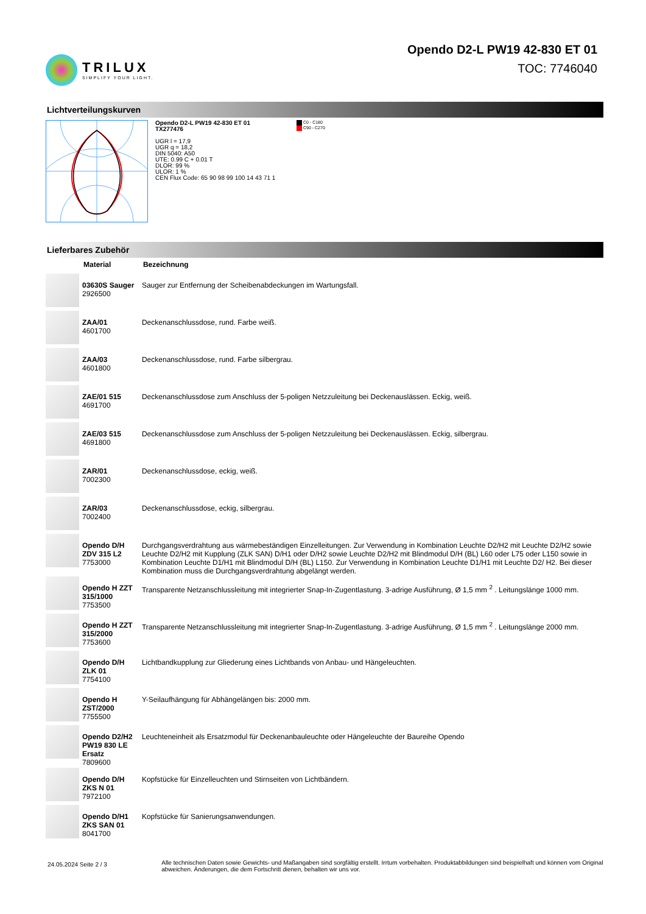TRILUX
SIMPLIFY YOUR LIGHT.
Opendo D2-L PW19 42-830 ET 01
TOC: 7746040
Lichtverteilungskurven
Opendo D2-L PW19 42-830 ET 01
TX277476
UGR l = 17,9
UGR q = 18,2
DIN 5040: A50
UTE: 0.99 C + 0.01 T
DLOR: 99 %
ULOR: 1 %
CEN Flux Code: 65 90 98 99 100 14 43 71 1
C0 - C180
C90 - C270
Lieferbares Zubehör
| | Material | Bezeichnung |
| --- | --- | --- |
| | 03630S Sauger 2926500 | Sauger zur Entfernung der Scheibenabdeckungen im Wartungsfall. |
| | ZAA/01 4601700 | Deckenanschlussdose, rund. Farbe weiß. |
| | ZAA/03 4601800 | Deckenanschlussdose, rund. Farbe silbergrau. |
| | ZAE/01 515 4691700 | Deckenanschlussdose zum Anschluss der 5-poligen Netzzuleitung bei Deckenauslässen. Eckig, weiß. |
| | ZAE/03 515 4691800 | Deckenanschlussdose zum Anschluss der 5-poligen Netzzuleitung bei Deckenauslässen. Eckig, silbergrau. |
| | ZAR/01 7002300 | Deckenanschlussdose, eckig, weiß. |
| | ZAR/03 7002400 | Deckenanschlussdose, eckig, silbergrau. |
| | Opendo D/H ZDV 315 L2 7753000 | Durchgangsverdrahtung aus wärmebeständigen Einzelleitungen. Zur Verwendung in Kombination Leuchte D2/H2 mit Leuchte D2/H2 sowie Leuchte D2/H2 mit Kupplung (ZLK SAN) D/H1 oder D/H2 sowie Leuchte D2/H2 mit Blindmodul D/H (BL) L60 oder L75 oder L150 sowie in Kombination Leuchte D1/H1 mit Blindmodul D/H (BL) L150. Zur Verwendung in Kombination Leuchte D1/H1 mit Leuchte D2/ H2. Bei dieser Kombination muss die Durchgangsverdrahtung abgelängt werden. |
| | Opendo H ZZT 315/1000 7753500 | Transparente Netzanschlussleitung mit integrierter Snap-In-Zugentlastung. 3-adrige Ausführung, Ø 1,5 mm <sup>2</sup> . Leitungslänge 1000 mm. |
| | Opendo H ZZT 315/2000 7753600 | Transparente Netzanschlussleitung mit integrierter Snap-In-Zugentlastung. 3-adrige Ausführung, Ø 1,5 mm <sup>2</sup> . Leitungslänge 2000 mm. |
| | Opendo D/H ZLK 01 7754100 | Lichtbandkupplung zur Gliederung eines Lichtbands von Anbau- und Hängeleuchten. |
| | Opendo H ZST/2000 7755500 | Y-Seilaufhängung für Abhängelängen bis: 2000 mm. |
| | Opendo D2/H2 PW19 830 LE Ersatz 7809600 | Leuchteneinheit als Ersatzmodul für Deckenanbauleuchte oder Hängeleuchte der Baureihe Opendo |
| | Opendo D/H ZKS N 01 7972100 | Kopfstücke für Einzelleuchten und Stirnseiten von Lichtbändern. |
| | Opendo D/H1 ZKS SAN 01 8041700 | Kopfstücke für Sanierungsanwendungen. |
24.05.2024 Seite 2 / 3
Alle technischen Daten sowie Gewichts- und Maßangaben sind sorgfältig erstellt. Irrtum vorbehalten. Produktabbildungen sind beispielhaft und können vom Original abweichen. Änderungen, die dem Fortschritt dienen, behalten wir uns vor.